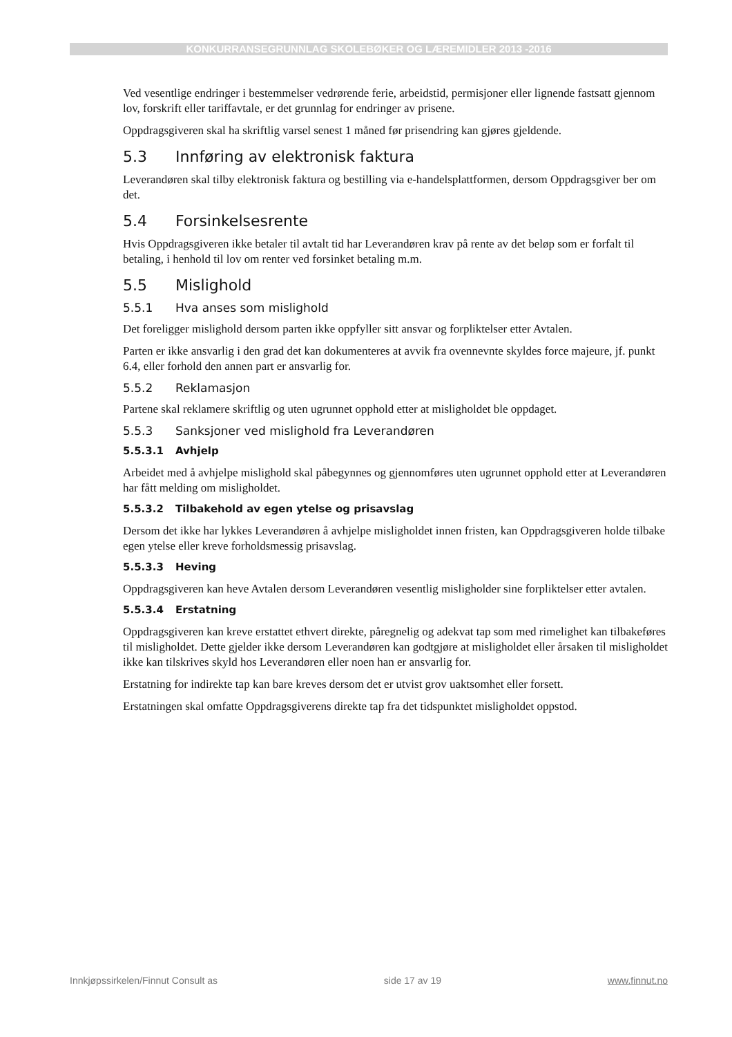KONKURRANSEGRUNNLAG SKOLEBØKER OG LÆREMIDLER 2013 -2016
Ved vesentlige endringer i bestemmelser vedrørende ferie, arbeidstid, permisjoner eller lignende fastsatt gjennom lov, forskrift eller tariffavtale, er det grunnlag for endringer av prisene.
Oppdragsgiveren skal ha skriftlig varsel senest 1 måned før prisendring kan gjøres gjeldende.
5.3 Innføring av elektronisk faktura
Leverandøren skal tilby elektronisk faktura og bestilling via e-handelsplattformen, dersom Oppdragsgiver ber om det.
5.4 Forsinkelsesrente
Hvis Oppdragsgiveren ikke betaler til avtalt tid har Leverandøren krav på rente av det beløp som er forfalt til betaling, i henhold til lov om renter ved forsinket betaling m.m.
5.5 Mislighold
5.5.1 Hva anses som mislighold
Det foreligger mislighold dersom parten ikke oppfyller sitt ansvar og forpliktelser etter Avtalen.
Parten er ikke ansvarlig i den grad det kan dokumenteres at avvik fra ovennevnte skyldes force majeure, jf. punkt 6.4, eller forhold den annen part er ansvarlig for.
5.5.2 Reklamasjon
Partene skal reklamere skriftlig og uten ugrunnet opphold etter at misligholdet ble oppdaget.
5.5.3 Sanksjoner ved mislighold fra Leverandøren
5.5.3.1 Avhjelp
Arbeidet med å avhjelpe mislighold skal påbegynnes og gjennomføres uten ugrunnet opphold etter at Leverandøren har fått melding om misligholdet.
5.5.3.2 Tilbakehold av egen ytelse og prisavslag
Dersom det ikke har lykkes Leverandøren å avhjelpe misligholdet innen fristen, kan Oppdragsgiveren holde tilbake egen ytelse eller kreve forholdsmessig prisavslag.
5.5.3.3 Heving
Oppdragsgiveren kan heve Avtalen dersom Leverandøren vesentlig misligholder sine forpliktelser etter avtalen.
5.5.3.4 Erstatning
Oppdragsgiveren kan kreve erstattet ethvert direkte, påregnelig og adekvat tap som med rimelighet kan tilbakeføres til misligholdet. Dette gjelder ikke dersom Leverandøren kan godtgjøre at misligholdet eller årsaken til misligholdet ikke kan tilskrives skyld hos Leverandøren eller noen han er ansvarlig for.
Erstatning for indirekte tap kan bare kreves dersom det er utvist grov uaktsomhet eller forsett.
Erstatningen skal omfatte Oppdragsgiverens direkte tap fra det tidspunktet misligholdet oppstod.
Innkjøpssirkelen/Finnut Consult as side 17 av 19 www.finnut.no